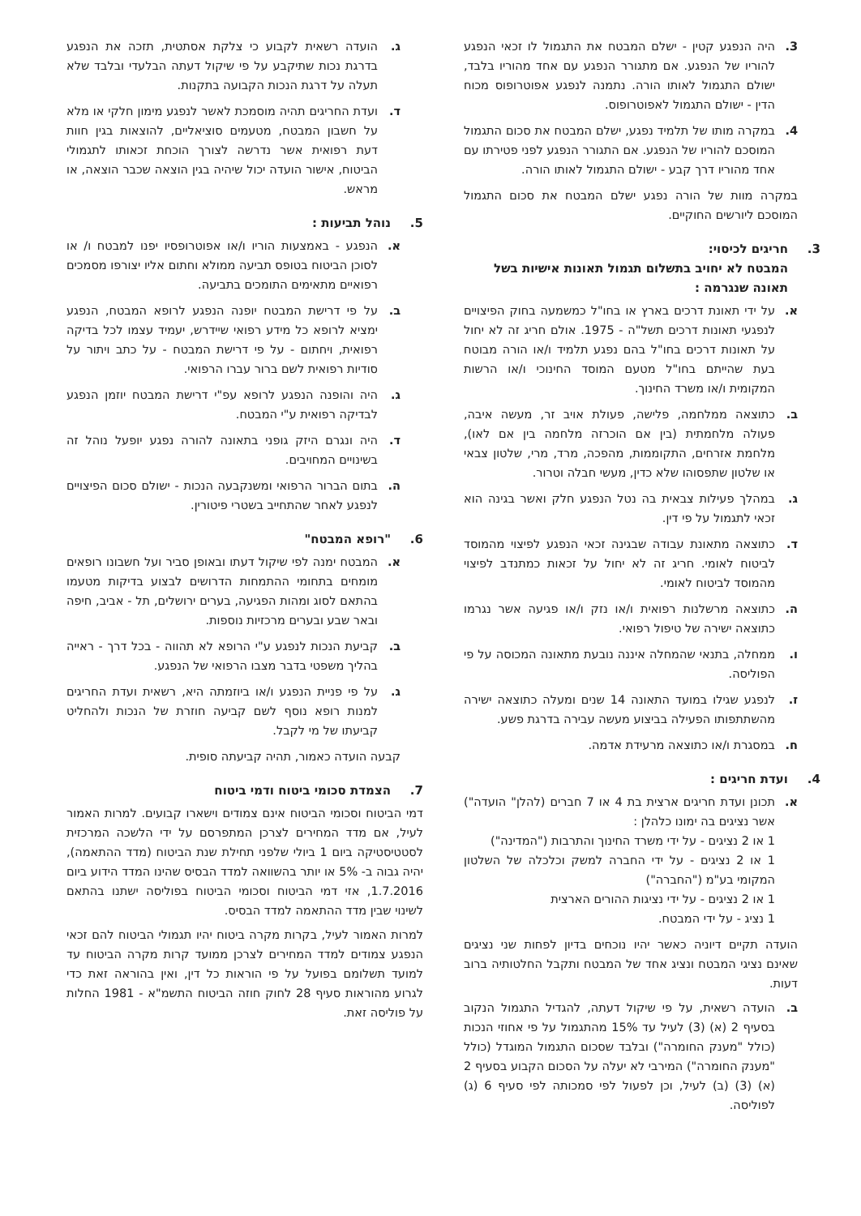3. היה הנפגע קטין - ישלם המבטח את התגמול לו זכאי הנפגע להוריו של הנפגע. אם מתגורר הנפגע עם אחד מהוריו בלבד, ישולם התגמול לאותו הורה. נתמנה לנפגע אפוטרופוס מכוח הדין - ישולם התגמול לאפוטרופוס.
4. במקרה מותו של תלמיד נפגע, ישלם המבטח את סכום התגמול המוסכם להוריו של הנפגע. אם התגורר הנפגע לפני פטירתו עם אחד מהוריו דרך קבע - ישולם התגמול לאותו הורה.
במקרה מוות של הורה נפגע ישלם המבטח את סכום התגמול המוסכם ליורשים החוקיים.
3. חריגים לכיסוי:
המבטח לא יחויב בתשלום תגמול תאונות אישיות בשל תאונה שנגרמה :
א. על ידי תאונת דרכים בארץ או בחו"ל כמשמעה בחוק הפיצויים לנפגעי תאונות דרכים תשל"ה - 1975. אולם חריג זה לא יחול על תאונות דרכים בחו"ל בהם נפגע תלמיד ו/או הורה מבוטח בעת שהייתם בחו"ל מטעם המוסד החינוכי ו/או הרשות המקומית ו/או משרד החינוך.
ב. כתוצאה ממלחמה, פלישה, פעולת אויב זר, מעשה איבה, פעולה מלחמתית (בין אם הוכרזה מלחמה בין אם לאו), מלחמת אזרחים, התקוממות, מהפכה, מרד, מרי, שלטון צבאי או שלטון שתפסוהו שלא כדין, מעשי חבלה וטרור.
ג. במהלך פעילות צבאית בה נטל הנפגע חלק ואשר בגינה הוא זכאי לתגמול על פי דין.
ד. כתוצאה מתאונת עבודה שבגינה זכאי הנפגע לפיצוי מהמוסד לביטוח לאומי. חריג זה לא יחול על זכאות כמתנדב לפיצוי מהמוסד לביטוח לאומי.
ה. כתוצאה מרשלנות רפואית ו/או נזק ו/או פגיעה אשר נגרמו כתוצאה ישירה של טיפול רפואי.
ו. ממחלה, בתנאי שהמחלה איננה נובעת מתאונה המכוסה על פי הפוליסה.
ז. לנפגע שגילו במועד התאונה 14 שנים ומעלה כתוצאה ישירה מהשתתפותו הפעילה בביצוע מעשה עבירה בדרגת פשע.
ח. במסגרת ו/או כתוצאה מרעידת אדמה.
4. ועדת חריגים :
א. תכונן ועדת חריגים ארצית בת 4 או 7 חברים (להלן" הועדה") אשר נציגים בה ימונו כלהלן :
1 או 2 נציגים - על ידי משרד החינוך והתרבות ("המדינה")
1 או 2 נציגים - על ידי החברה למשק וכלכלה של השלטון המקומי בע"מ ("החברה")
1 או 2 נציגים - על ידי נציגות ההורים הארצית
1 נציג - על ידי המבטח.
הועדה תקיים דיוניה כאשר יהיו נוכחים בדיון לפחות שני נציגים שאינם נציגי המבטח ונציג אחד של המבטח ותקבל החלטותיה ברוב דעות.
ב. הועדה רשאית, על פי שיקול דעתה, להגדיל התגמול הנקוב בסעיף 2 (א) (3) לעיל עד 15% מהתגמול על פי אחוזי הנכות (כולל "מענק החומרה") ובלבד שסכום התגמול המוגדל (כולל "מענק החומרה") המירבי לא יעלה על הסכום הקבוע בסעיף 2 (א) (3) (ב) לעיל, וכן לפעול לפי סמכותה לפי סעיף 6 (ג) לפוליסה.
ג. הועדה רשאית לקבוע כי צלקת אסתטית, תזכה את הנפגע בדרגת נכות שתיקבע על פי שיקול דעתה הבלעדי ובלבד שלא תעלה על דרגת הנכות הקבועה בתקנות.
ד. ועדת החריגים תהיה מוסמכת לאשר לנפגע מימון חלקי או מלא על חשבון המבטח, מטעמים סוציאליים, להוצאות בגין חוות דעת רפואית אשר נדרשה לצורך הוכחת זכאותו לתגמולי הביטוח, אישור הועדה יכול שיהיה בגין הוצאה שכבר הוצאה, או מראש.
5. נוהל תביעות :
א. הנפגע - באמצעות הוריו ו/או אפוטרופסיו יפנו למבטח ו/ או לסוכן הביטוח בטופס תביעה ממולא וחתום אליו יצורפו מסמכים רפואיים מתאימים התומכים בתביעה.
ב. על פי דרישת המבטח יופנה הנפגע לרופא המבטח, הנפגע ימציא לרופא כל מידע רפואי שיידרש, יעמיד עצמו לכל בדיקה רפואית, ויחתום - על פי דרישת המבטח - על כתב ויתור על סודיות רפואית לשם ברור עברו הרפואי.
ג. היה והופנה הנפגע לרופא עפ"י דרישת המבטח יוזמן הנפגע לבדיקה רפואית ע"י המבטח.
ד. היה ונגרם היזק גופני בתאונה להורה נפגע יופעל נוהל זה בשינויים המחויבים.
ה. בתום הברור הרפואי ומשנקבעה הנכות - ישולם סכום הפיצויים לנפגע לאחר שהתחייב בשטרי פיטורין.
6. "רופא המבטח"
א. המבטח ימנה לפי שיקול דעתו ובאופן סביר ועל חשבונו רופאים מומחים בתחומי ההתמחות הדרושים לבצוע בדיקות מטעמו בהתאם לסוג ומהות הפגיעה, בערים ירושלים, תל - אביב, חיפה ובאר שבע ובערים מרכזיות נוספות.
ב. קביעת הנכות לנפגע ע"י הרופא לא תהווה - בכל דרך - ראייה בהליך משפטי בדבר מצבו הרפואי של הנפגע.
ג. על פי פניית הנפגע ו/או ביוזמתה היא, רשאית ועדת החריגים למנות רופא נוסף לשם קביעה חוזרת של הנכות ולהחליט קביעתו של מי לקבל.
קבעה הועדה כאמור, תהיה קביעתה סופית.
7. הצמדת סכומי ביטוח ודמי ביטוח
דמי הביטוח וסכומי הביטוח אינם צמודים וישארו קבועים. למרות האמור לעיל, אם מדד המחירים לצרכן המתפרסם על ידי הלשכה המרכזית לסטטיסטיקה ביום 1 ביולי שלפני תחילת שנת הביטוח (מדד ההתאמה), יהיה גבוה ב- 5% או יותר בהשוואה למדד הבסיס שהינו המדד הידוע ביום 1.7.2016, אזי דמי הביטוח וסכומי הביטוח בפוליסה ישתנו בהתאם לשינוי שבין מדד ההתאמה למדד הבסיס.
למרות האמור לעיל, בקרות מקרה ביטוח יהיו תגמולי הביטוח להם זכאי הנפגע צמודים למדד המחירים לצרכן ממועד קרות מקרה הביטוח עד למועד תשלומם בפועל על פי הוראות כל דין, ואין בהוראה זאת כדי לגרוע מהוראות סעיף 28 לחוק חוזה הביטוח התשמ"א - 1981 החלות על פוליסה זאת.